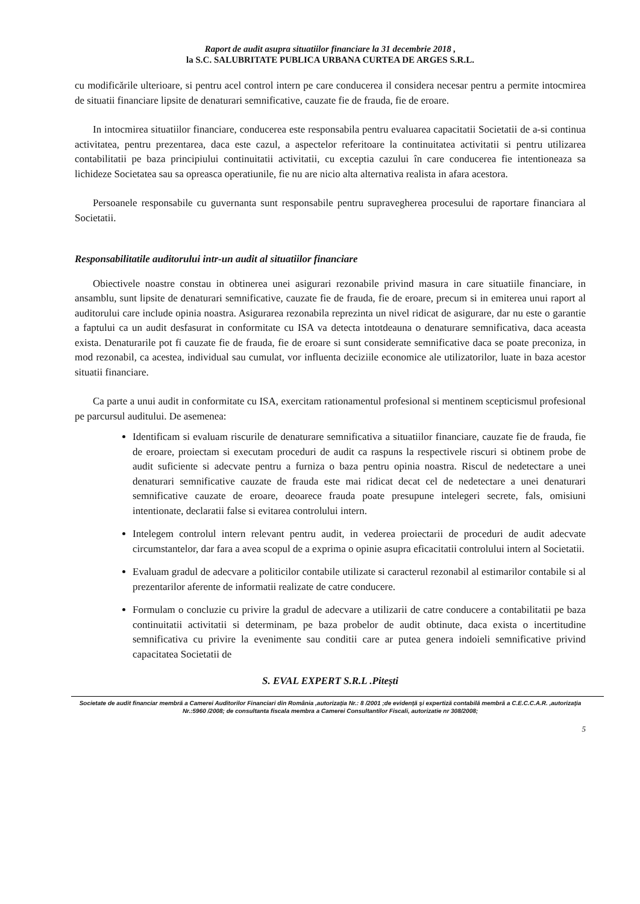Raport de audit asupra situatiilor financiare la 31 decembrie 2018 ,
la S.C. SALUBRITATE PUBLICA URBANA CURTEA DE ARGES S.R.L.
cu modificările ulterioare, si pentru acel control intern pe care conducerea il considera necesar pentru a permite intocmirea de situatii financiare lipsite de denaturari semnificative, cauzate fie de frauda, fie de eroare.
In intocmirea situatiilor financiare, conducerea este responsabila pentru evaluarea capacitatii Societatii de a-si continua activitatea, pentru prezentarea, daca este cazul, a aspectelor referitoare la continuitatea activitatii si pentru utilizarea contabilitatii pe baza principiului continuitatii activitatii, cu exceptia cazului în care conducerea fie intentioneaza sa lichideze Societatea sau sa opreasca operatiunile, fie nu are nicio alta alternativa realista in afara acestora.
Persoanele responsabile cu guvernanta sunt responsabile pentru supravegherea procesului de raportare financiara al Societatii.
Responsabilitatile auditorului intr-un audit al situatiilor financiare
Obiectivele noastre constau in obtinerea unei asigurari rezonabile privind masura in care situatiile financiare, in ansamblu, sunt lipsite de denaturari semnificative, cauzate fie de frauda, fie de eroare, precum si in emiterea unui raport al auditorului care include opinia noastra. Asigurarea rezonabila reprezinta un nivel ridicat de asigurare, dar nu este o garantie a faptului ca un audit desfasurat in conformitate cu ISA va detecta intotdeauna o denaturare semnificativa, daca aceasta exista. Denaturarile pot fi cauzate fie de frauda, fie de eroare si sunt considerate semnificative daca se poate preconiza, in mod rezonabil, ca acestea, individual sau cumulat, vor influenta deciziile economice ale utilizatorilor, luate in baza acestor situatii financiare.
Ca parte a unui audit in conformitate cu ISA, exercitam rationamentul profesional si mentinem scepticismul profesional pe parcursul auditului. De asemenea:
Identificam si evaluam riscurile de denaturare semnificativa a situatiilor financiare, cauzate fie de frauda, fie de eroare, proiectam si executam proceduri de audit ca raspuns la respectivele riscuri si obtinem probe de audit suficiente si adecvate pentru a furniza o baza pentru opinia noastra. Riscul de nedetectare a unei denaturari semnificative cauzate de frauda este mai ridicat decat cel de nedetectare a unei denaturari semnificative cauzate de eroare, deoarece frauda poate presupune intelegeri secrete, fals, omisiuni intentionate, declaratii false si evitarea controlului intern.
Intelegem controlul intern relevant pentru audit, in vederea proiectarii de proceduri de audit adecvate circumstantelor, dar fara a avea scopul de a exprima o opinie asupra eficacitatii controlului intern al Societatii.
Evaluam gradul de adecvare a politicilor contabile utilizate si caracterul rezonabil al estimarilor contabile si al prezentarilor aferente de informatii realizate de catre conducere.
Formulam o concluzie cu privire la gradul de adecvare a utilizarii de catre conducere a contabilitatii pe baza continuitatii activitatii si determinam, pe baza probelor de audit obtinute, daca exista o incertitudine semnificativa cu privire la evenimente sau conditii care ar putea genera indoieli semnificative privind capacitatea Societatii de
S. EVAL EXPERT S.R.L .Pitești
Societate de audit financiar membră a Camerei Auditorilor Financiari din România ,autorizaţia Nr.: 8 /2001 ;de evidenţă şi expertiză contabilă membră a C.E.C.C.A.R. ,autorizaţia Nr.:5960 /2008; de consultanta fiscala membra a Camerei Consultantilor Fiscali, autorizatie nr 308/2008;
5